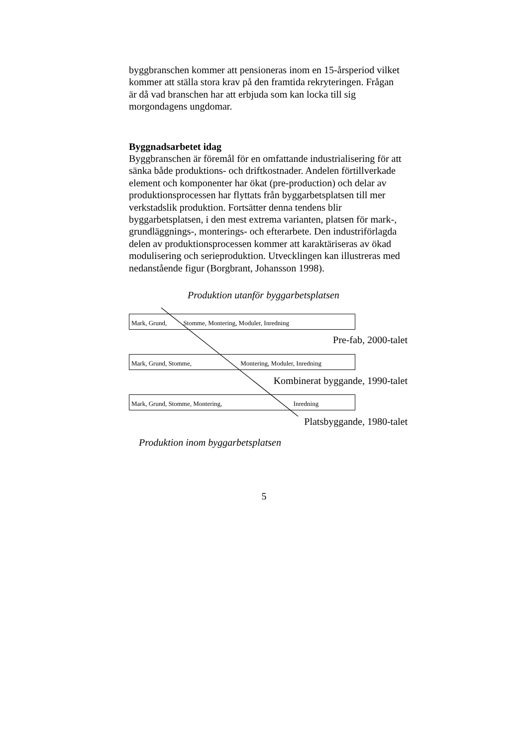byggbranschen kommer att pensioneras inom en 15-årsperiod vilket kommer att ställa stora krav på den framtida rekryteringen. Frågan är då vad branschen har att erbjuda som kan locka till sig morgondagens ungdomar.
Byggnadsarbetet idag
Byggbranschen är föremål för en omfattande industrialisering för att sänka både produktions- och driftkostnader. Andelen förtillverkade element och komponenter har ökat (pre-production) och delar av produktionsprocessen har flyttats från byggarbetsplatsen till mer verkstadslik produktion. Fortsätter denna tendens blir byggarbetsplatsen, i den mest extrema varianten, platsen för mark-, grundläggnings-, monterings- och efterarbete. Den industriförlagda delen av produktionsprocessen kommer att karaktäriseras av ökad modulisering och serieproduktion. Utvecklingen kan illustreras med nedanstående figur (Borgbrant, Johansson 1998).
Produktion utanför byggarbetsplatsen
Mark, Grund, Stomme, Montering, Moduler, Inredning
Pre-fab, 2000-talet
Mark, Grund, Stomme, Montering, Moduler, Inredning
Kombinerat byggande, 1990-talet
Mark, Grund, Stomme, Montering, Inredning
Platsbyggande, 1980-talet
Produktion inom byggarbetsplatsen
5